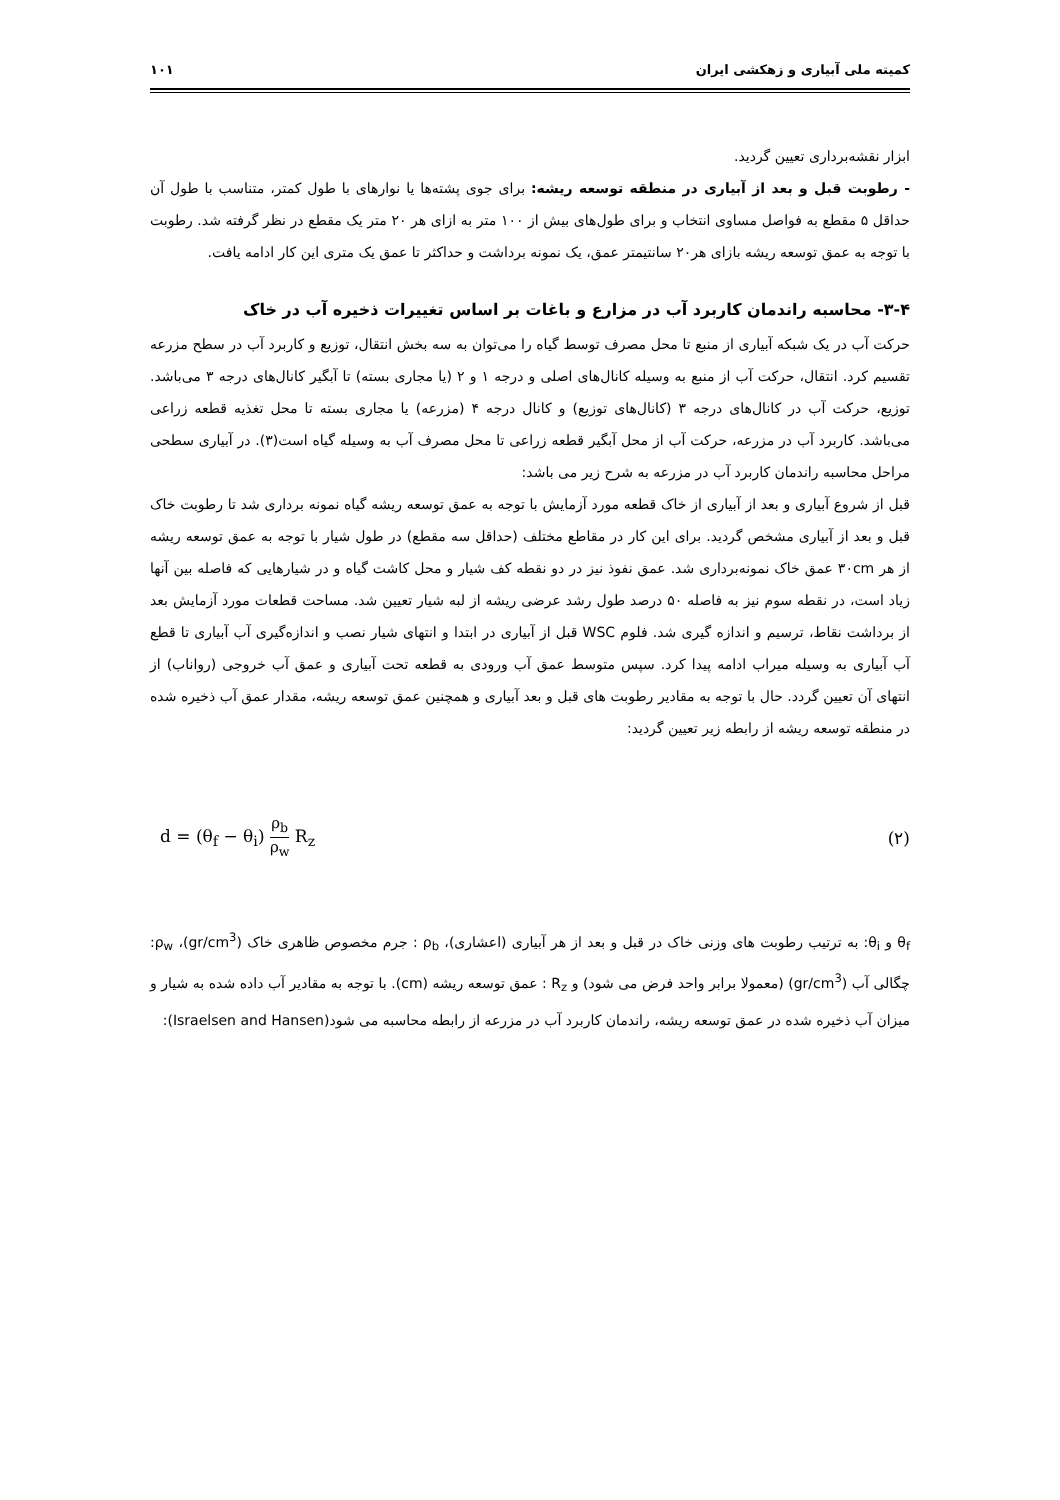کمیته ملی آبیاری و زهکشی ایران ۱۰۱
ابزار نقشه‌برداری تعیین گردید.
- رطوبت قبل و بعد از آبیاری در منطقه توسعه ریشه: برای جوی پشته‌ها یا نوارهای با طول کمتر، متناسب با طول آن حداقل ۵ مقطع به فواصل مساوی انتخاب و برای طول‌های بیش از ۱۰۰ متر به ازای هر ۲۰ متر یک مقطع در نظر گرفته شد. رطوبت با توجه به عمق توسعه ریشه بازای هر۲۰ سانتیمتر عمق، یک نمونه برداشت و حداکثر تا عمق یک متری این کار ادامه یافت.
۳-۴- محاسبه راندمان کاربرد آب در مزارع و باغات بر اساس تغییرات ذخیره آب در خاک
حرکت آب در یک شبکه آبیاری از منبع تا محل مصرف توسط گیاه را می‌توان به سه بخش انتقال، توزیع و کاربرد آب در سطح مزرعه تقسیم کرد. انتقال، حرکت آب از منبع به وسیله کانال‌های اصلی و درجه ۱ و ۲ (یا مجاری بسته) تا آبگیر کانال‌های درجه ۳ می‌باشد. توزیع، حرکت آب در کانال‌های درجه ۳ (کانال‌های توزیع) و کانال درجه ۴ (مزرعه) یا مجاری بسته تا محل تغذیه قطعه زراعی می‌باشد. کاربرد آب در مزرعه، حرکت آب از محل آبگیر قطعه زراعی تا محل مصرف آب به وسیله گیاه است(۳). در آبیاری سطحی مراحل محاسبه راندمان کاربرد آب در مزرعه به شرح زیر می باشد:
قبل از شروع آبیاری و بعد از آبیاری از خاک قطعه مورد آزمایش با توجه به عمق توسعه ریشه گیاه نمونه برداری شد تا رطوبت خاک قبل و بعد از آبیاری مشخص گردید. برای این کار در مقاطع مختلف (حداقل سه مقطع) در طول شیار با توجه به عمق توسعه ریشه از هر ۳۰cm عمق خاک نمونه‌برداری شد. عمق نفوذ نیز در دو نقطه کف شیار و محل کاشت گیاه و در شیارهایی که فاصله بین آنها زیاد است، در نقطه سوم نیز به فاصله ۵۰ درصد طول رشد عرضی ریشه از لبه شیار تعیین شد. مساحت قطعات مورد آزمایش بعد از برداشت نقاط، ترسیم و اندازه گیری شد. فلوم WSC قبل از آبیاری در ابتدا و انتهای شیار نصب و اندازه‌گیری آب آبیاری تا قطع آب آبیاری به وسیله میراب ادامه پیدا کرد. سپس متوسط عمق آب ورودی به قطعه تحت آبیاری و عمق آب خروجی (رواناب) از انتهای آن تعیین گردد. حال با توجه به مقادیر رطوبت های قبل و بعد آبیاری و همچنین عمق توسعه ریشه، مقدار عمق آب ذخیره شده در منطقه توسعه ریشه از رابطه زیر تعیین گردید:
d = (θ<sub>f</sub> − θ<sub>i</sub>) ρ<sub>b</sub> ρ<sub>w</sub> R<sub>z</sub> (۲)
θ<sub>f</sub> و θ<sub>i</sub>: به ترتیب رطوبت های وزنی خاک در قبل و بعد از هر آبیاری (اعشاری)، ρ<sub>b</sub> : جرم مخصوص ظاهری خاک (gr/cm<sup>3</sup>)، ρ<sub>w</sub>: چگالی آب (gr/cm<sup>3</sup>) (معمولا برابر واحد فرض می شود) و R<sub>z</sub> : عمق توسعه ریشه (cm). با توجه به مقادیر آب داده شده به شیار و میزان آب ذخیره شده در عمق توسعه ریشه، راندمان کاربرد آب در مزرعه از رابطه محاسبه می شود(Israelsen and Hansen):